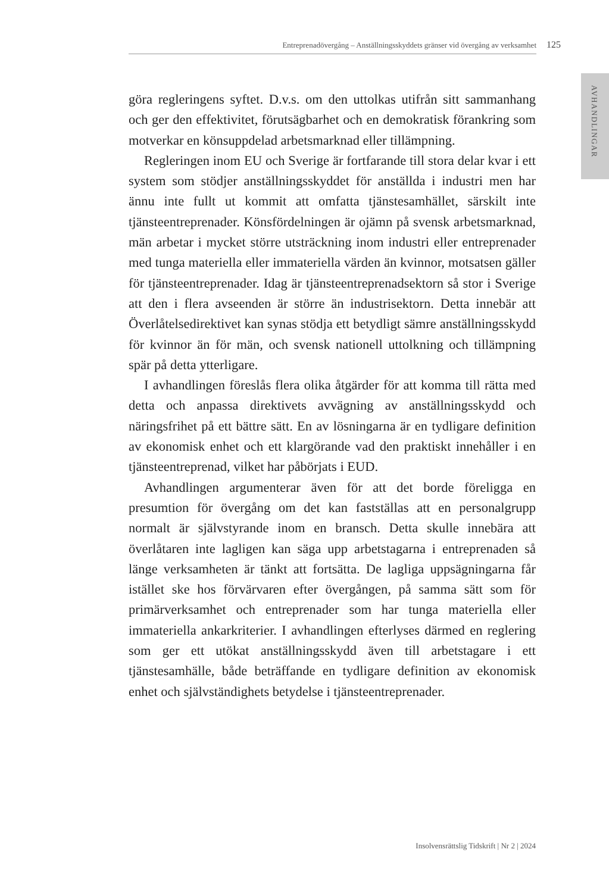Entreprenadövergång – Anställningsskyddets gränser vid övergång av verksamhet 125
AVHANDLINGAR
göra regleringens syftet. D.v.s. om den uttolkas utifrån sitt sammanhang och ger den effektivitet, förutsägbarhet och en demokratisk förankring som motverkar en könsuppdelad arbetsmarknad eller tillämpning.
Regleringen inom EU och Sverige är fortfarande till stora delar kvar i ett system som stödjer anställningsskyddet för anställda i industri men har ännu inte fullt ut kommit att omfatta tjänstesamhället, särskilt inte tjänsteentreprenader. Könsfördelningen är ojämn på svensk arbetsmarknad, män arbetar i mycket större utsträckning inom industri eller entreprenader med tunga materiella eller immateriella värden än kvinnor, motsatsen gäller för tjänsteentreprenader. Idag är tjänsteentreprenadsektorn så stor i Sverige att den i flera avseenden är större än industrisektorn. Detta innebär att Överlåtelsedirektivet kan synas stödja ett betydligt sämre anställningsskydd för kvinnor än för män, och svensk nationell uttolkning och tillämpning spär på detta ytterligare.
I avhandlingen föreslås flera olika åtgärder för att komma till rätta med detta och anpassa direktivets avvägning av anställningsskydd och näringsfrihet på ett bättre sätt. En av lösningarna är en tydligare definition av ekonomisk enhet och ett klargörande vad den praktiskt innehåller i en tjänsteentreprenad, vilket har påbörjats i EUD.
Avhandlingen argumenterar även för att det borde föreligga en presumtion för övergång om det kan fastställas att en personalgrupp normalt är självstyrande inom en bransch. Detta skulle innebära att överlåtaren inte lagligen kan säga upp arbetstagarna i entreprenaden så länge verksamheten är tänkt att fortsätta. De lagliga uppsägningarna får istället ske hos förvärvaren efter övergången, på samma sätt som för primärverksamhet och entreprenader som har tunga materiella eller immateriella ankarkriterier. I avhandlingen efterlyses därmed en reglering som ger ett utökat anställningsskydd även till arbetstagare i ett tjänstesamhälle, både beträffande en tydligare definition av ekonomisk enhet och självständighets betydelse i tjänsteentreprenader.
Insolvensrättslig Tidskrift | Nr 2 | 2024